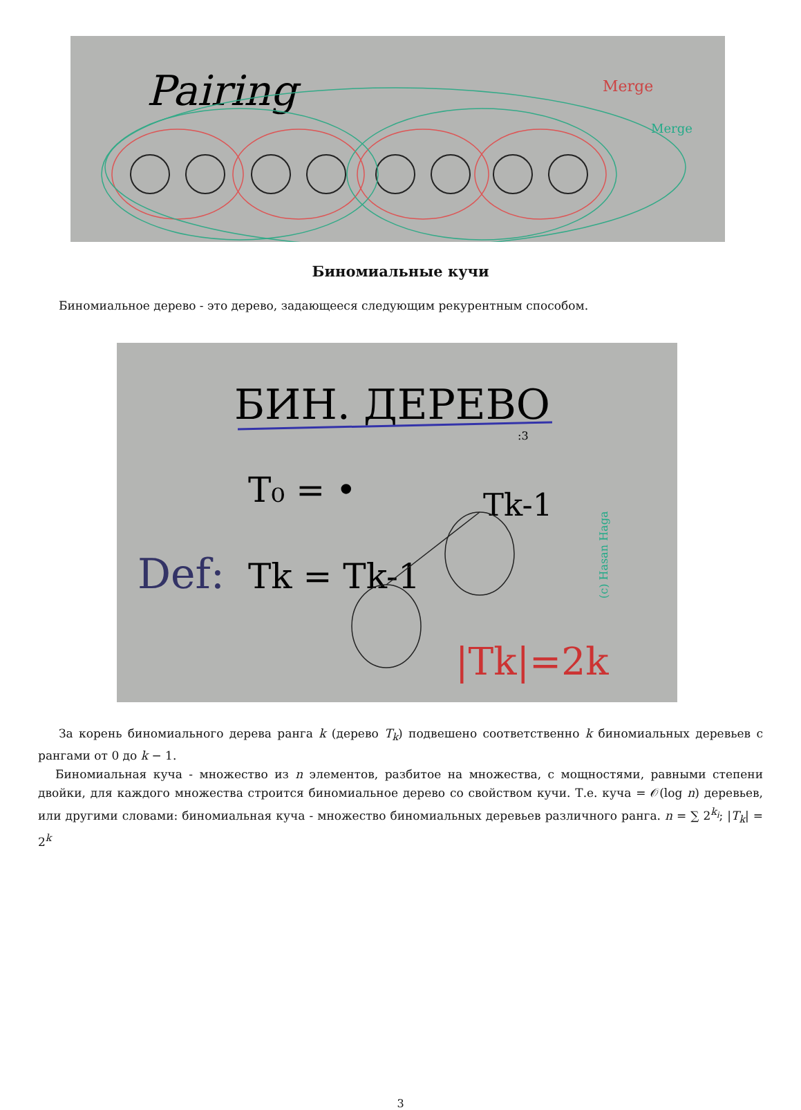Pairing
Merge
Merge
Биномиальные кучи
Биномиальное дерево - это дерево, задающееся следующим рекурентным способом.
БИН. ДЕРЕВО
:3
T₀ = •
Tk-1
Def:
Tk = Tk-1
|Tk|=2k
(c) Hasan Haga
За корень биномиального дерева ранга k (дерево T<sub>k</sub>) подвешено соответственно k биномиальных деревьев с рангами от 0 до k − 1.
Биномиальная куча - множество из n элементов, разбитое на множества, с мощностями, равными степени двойки, для каждого множества строится биномиальное дерево со свойством кучи. Т.е. куча = 𝒪(log n) деревьев, или другими словами: биномиальная куча - множество биномиальных деревьев различного ранга. n = ∑ 2<sup>k<sub>i</sub></sup>; |T<sub>k</sub>| = 2<sup>k</sup>
3